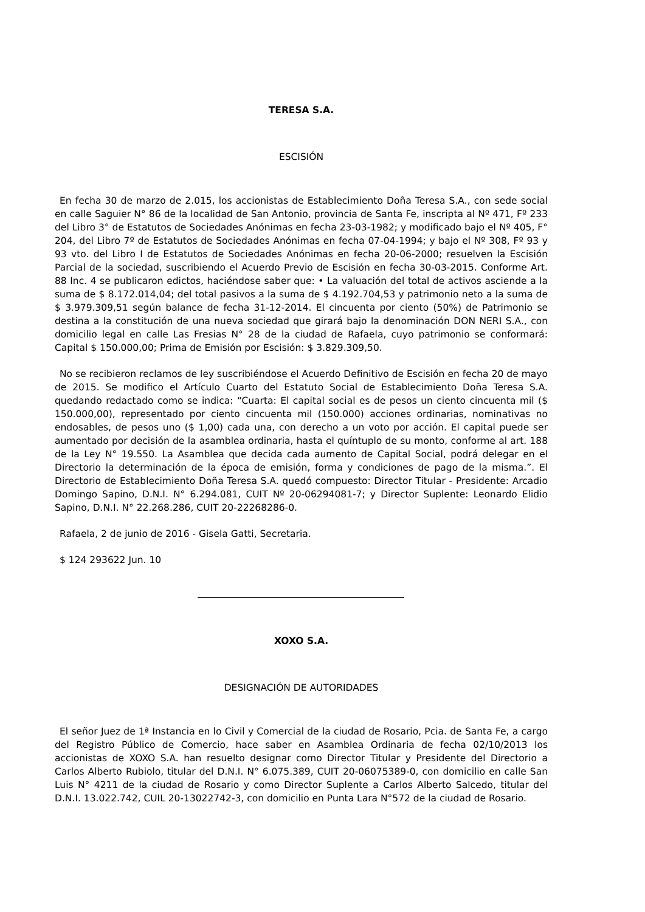TERESA S.A.
ESCISIÓN
En fecha 30 de marzo de 2.015, los accionistas de Establecimiento Doña Teresa S.A., con sede social en calle Saguier N° 86 de la localidad de San Antonio, provincia de Santa Fe, inscripta al Nº 471, Fº 233 del Libro 3° de Estatutos de Sociedades Anónimas en fecha 23-03-1982; y modificado bajo el Nº 405, F° 204, del Libro 7º de Estatutos de Sociedades Anónimas en fecha 07-04-1994; y bajo el Nº 308, Fº 93 y 93 vto. del Libro I de Estatutos de Sociedades Anónimas en fecha 20-06-2000; resuelven la Escisión Parcial de la sociedad, suscribiendo el Acuerdo Previo de Escisión en fecha 30-03-2015. Conforme Art. 88 Inc. 4 se publicaron edictos, haciéndose saber que: • La valuación del total de activos asciende a la suma de $ 8.172.014,04; del total pasivos a la suma de $ 4.192.704,53 y patrimonio neto a la suma de $ 3.979.309,51 según balance de fecha 31-12-2014. El cincuenta por ciento (50%) de Patrimonio se destina a la constitución de una nueva sociedad que girará bajo la denominación DON NERI S.A., con domicilio legal en calle Las Fresias N° 28 de la ciudad de Rafaela, cuyo patrimonio se conformará: Capital $ 150.000,00; Prima de Emisión por Escisión: $ 3.829.309,50.
No se recibieron reclamos de ley suscribiéndose el Acuerdo Definitivo de Escisión en fecha 20 de mayo de 2015. Se modifico el Artículo Cuarto del Estatuto Social de Establecimiento Doña Teresa S.A. quedando redactado como se indica: “Cuarta: El capital social es de pesos un ciento cincuenta mil ($ 150.000,00), representado por ciento cincuenta mil (150.000) acciones ordinarias, nominativas no endosables, de pesos uno ($ 1,00) cada una, con derecho a un voto por acción. El capital puede ser aumentado por decisión de la asamblea ordinaria, hasta el quíntuplo de su monto, conforme al art. 188 de la Ley N° 19.550. La Asamblea que decida cada aumento de Capital Social, podrá delegar en el Directorio la determinación de la época de emisión, forma y condiciones de pago de la misma.”. El Directorio de Establecimiento Doña Teresa S.A. quedó compuesto: Director Titular - Presidente: Arcadio Domingo Sapino, D.N.I. N° 6.294.081, CUIT Nº 20-06294081-7; y Director Suplente: Leonardo Elidio Sapino, D.N.I. N° 22.268.286, CUIT 20-22268286-0.
Rafaela, 2 de junio de 2016 - Gisela Gatti, Secretaria.
$ 124 293622 Jun. 10
XOXO S.A.
DESIGNACIÓN DE AUTORIDADES
El señor Juez de 1ª Instancia en lo Civil y Comercial de la ciudad de Rosario, Pcia. de Santa Fe, a cargo del Registro Público de Comercio, hace saber en Asamblea Ordinaria de fecha 02/10/2013 los accionistas de XOXO S.A. han resuelto designar como Director Titular y Presidente del Directorio a Carlos Alberto Rubiolo, titular del D.N.I. N° 6.075.389, CUIT 20-06075389-0, con domicilio en calle San Luis N° 4211 de la ciudad de Rosario y como Director Suplente a Carlos Alberto Salcedo, titular del D.N.I. 13.022.742, CUIL 20-13022742-3, con domicilio en Punta Lara N°572 de la ciudad de Rosario.